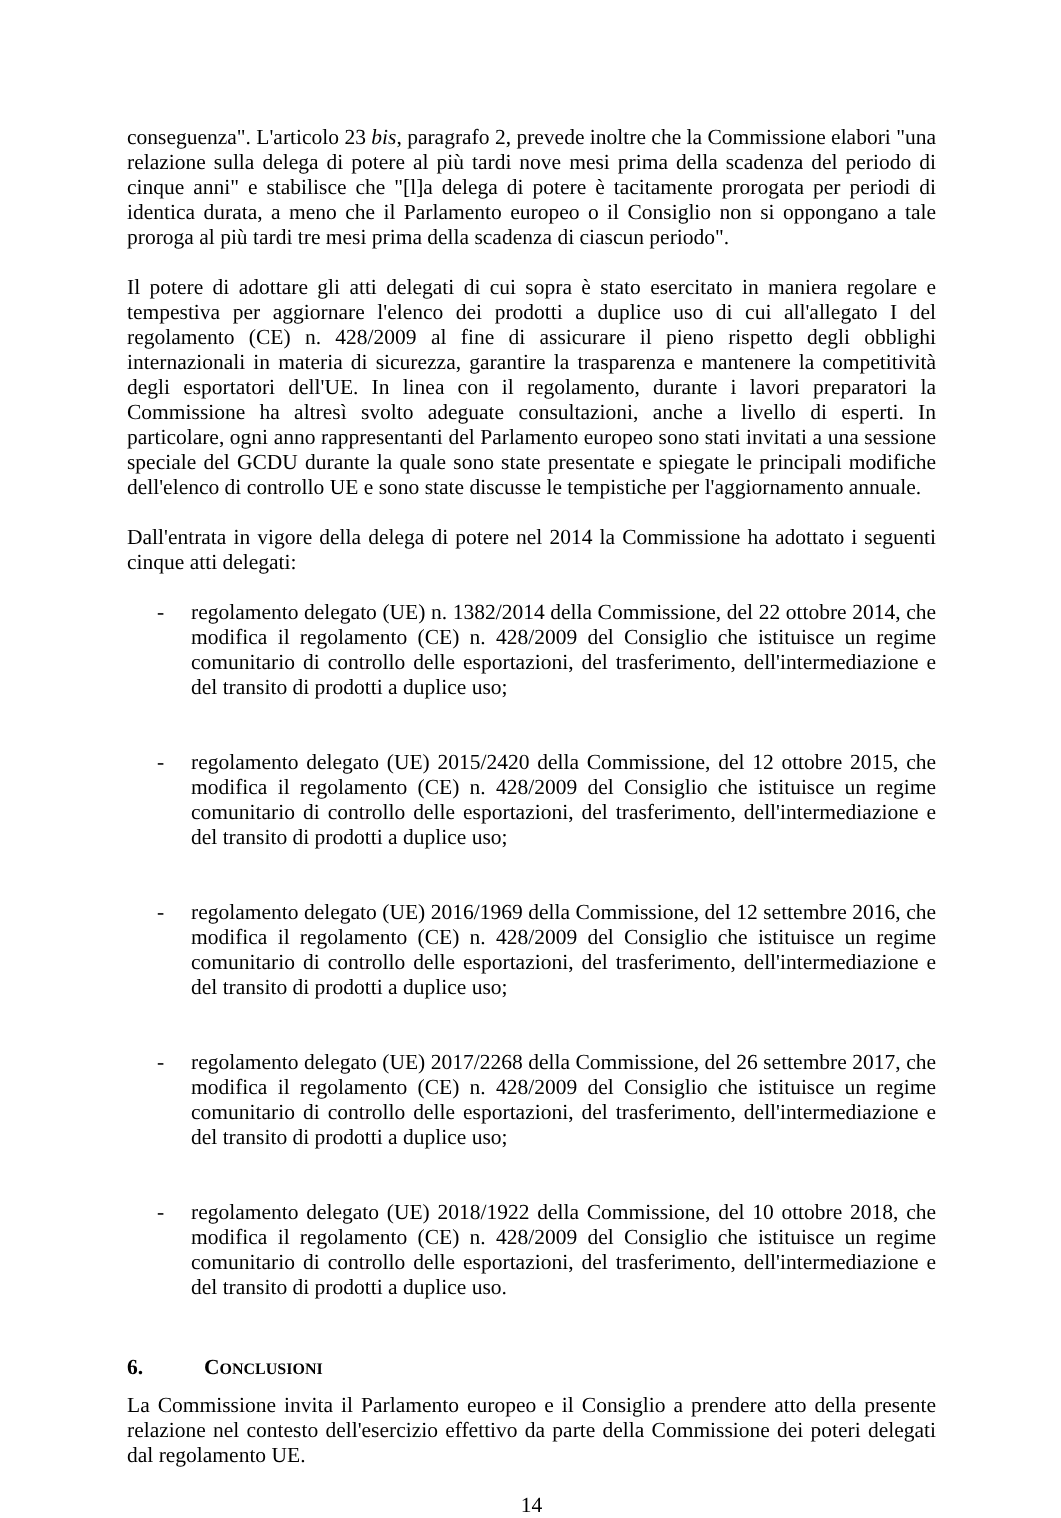conseguenza". L'articolo 23 bis, paragrafo 2, prevede inoltre che la Commissione elabori "una relazione sulla delega di potere al più tardi nove mesi prima della scadenza del periodo di cinque anni" e stabilisce che "[l]a delega di potere è tacitamente prorogata per periodi di identica durata, a meno che il Parlamento europeo o il Consiglio non si oppongano a tale proroga al più tardi tre mesi prima della scadenza di ciascun periodo".
Il potere di adottare gli atti delegati di cui sopra è stato esercitato in maniera regolare e tempestiva per aggiornare l'elenco dei prodotti a duplice uso di cui all'allegato I del regolamento (CE) n. 428/2009 al fine di assicurare il pieno rispetto degli obblighi internazionali in materia di sicurezza, garantire la trasparenza e mantenere la competitività degli esportatori dell'UE. In linea con il regolamento, durante i lavori preparatori la Commissione ha altresì svolto adeguate consultazioni, anche a livello di esperti. In particolare, ogni anno rappresentanti del Parlamento europeo sono stati invitati a una sessione speciale del GCDU durante la quale sono state presentate e spiegate le principali modifiche dell'elenco di controllo UE e sono state discusse le tempistiche per l'aggiornamento annuale.
Dall'entrata in vigore della delega di potere nel 2014 la Commissione ha adottato i seguenti cinque atti delegati:
- regolamento delegato (UE) n. 1382/2014 della Commissione, del 22 ottobre 2014, che modifica il regolamento (CE) n. 428/2009 del Consiglio che istituisce un regime comunitario di controllo delle esportazioni, del trasferimento, dell'intermediazione e del transito di prodotti a duplice uso;
- regolamento delegato (UE) 2015/2420 della Commissione, del 12 ottobre 2015, che modifica il regolamento (CE) n. 428/2009 del Consiglio che istituisce un regime comunitario di controllo delle esportazioni, del trasferimento, dell'intermediazione e del transito di prodotti a duplice uso;
- regolamento delegato (UE) 2016/1969 della Commissione, del 12 settembre 2016, che modifica il regolamento (CE) n. 428/2009 del Consiglio che istituisce un regime comunitario di controllo delle esportazioni, del trasferimento, dell'intermediazione e del transito di prodotti a duplice uso;
- regolamento delegato (UE) 2017/2268 della Commissione, del 26 settembre 2017, che modifica il regolamento (CE) n. 428/2009 del Consiglio che istituisce un regime comunitario di controllo delle esportazioni, del trasferimento, dell'intermediazione e del transito di prodotti a duplice uso;
- regolamento delegato (UE) 2018/1922 della Commissione, del 10 ottobre 2018, che modifica il regolamento (CE) n. 428/2009 del Consiglio che istituisce un regime comunitario di controllo delle esportazioni, del trasferimento, dell'intermediazione e del transito di prodotti a duplice uso.
6. CONCLUSIONI
La Commissione invita il Parlamento europeo e il Consiglio a prendere atto della presente relazione nel contesto dell'esercizio effettivo da parte della Commissione dei poteri delegati dal regolamento UE.
14